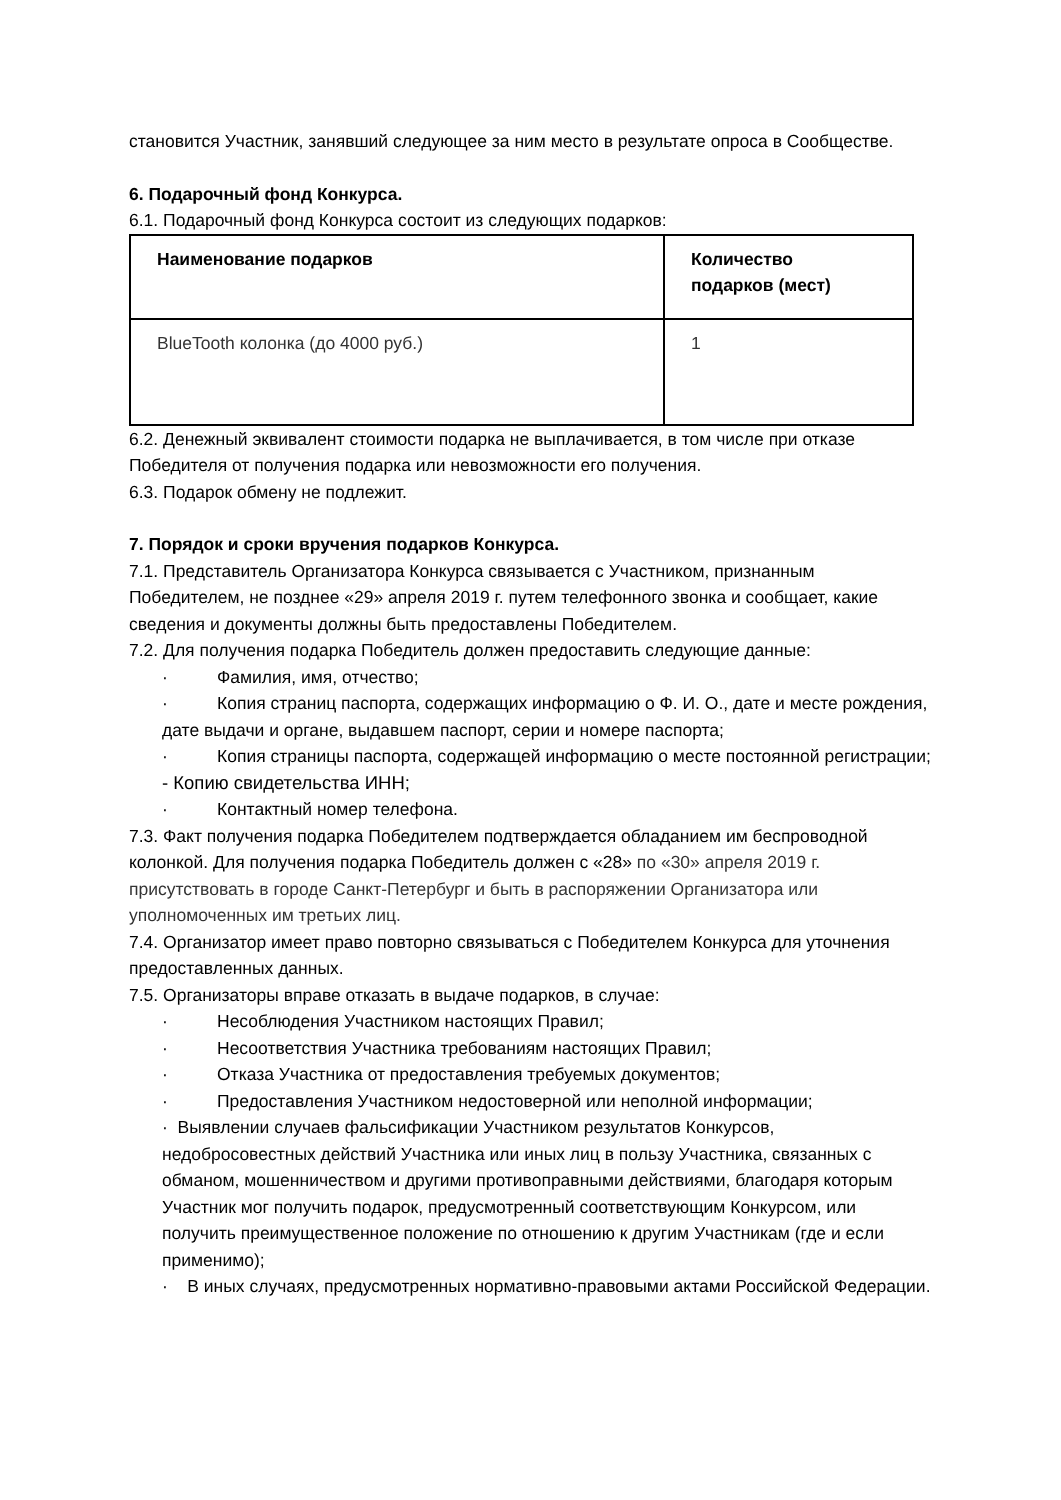становится Участник, занявший следующее за ним место в результате опроса в Сообществе.
6. Подарочный фонд Конкурса.
6.1. Подарочный фонд Конкурса состоит из следующих подарков:
| Наименование подарков | Количество подарков (мест) |
| --- | --- |
| BlueTooth колонка (до 4000 руб.) | 1 |
6.2. Денежный эквивалент стоимости подарка не выплачивается, в том числе при отказе Победителя от получения подарка или невозможности его получения.
6.3. Подарок обмену не подлежит.
7. Порядок и сроки вручения подарков Конкурса.
7.1. Представитель Организатора Конкурса связывается с Участником, признанным Победителем, не позднее «29» апреля 2019 г. путем телефонного звонка и сообщает, какие сведения и документы должны быть предоставлены Победителем.
7.2. Для получения подарка Победитель должен предоставить следующие данные:
· Фамилия, имя, отчество;
· Копия страниц паспорта, содержащих информацию о Ф. И. О., дате и месте рождения, дате выдачи и органе, выдавшем паспорт, серии и номере паспорта;
· Копия страницы паспорта, содержащей информацию о месте постоянной регистрации;
- Копию свидетельства ИНН;
· Контактный номер телефона.
7.3. Факт получения подарка Победителем подтверждается обладанием им беспроводной колонкой. Для получения подарка Победитель должен с «28» по «30» апреля 2019 г. присутствовать в городе Санкт-Петербург и быть в распоряжении Организатора или уполномоченных им третьих лиц.
7.4. Организатор имеет право повторно связываться с Победителем Конкурса для уточнения предоставленных данных.
7.5. Организаторы вправе отказать в выдаче подарков, в случае:
· Несоблюдения Участником настоящих Правил;
· Несоответствия Участника требованиям настоящих Правил;
· Отказа Участника от предоставления требуемых документов;
· Предоставления Участником недостоверной или неполной информации;
· Выявлении случаев фальсификации Участником результатов Конкурсов, недобросовестных действий Участника или иных лиц в пользу Участника, связанных с обманом, мошенничеством и другими противоправными действиями, благодаря которым Участник мог получить подарок, предусмотренный соответствующим Конкурсом, или получить преимущественное положение по отношению к другим Участникам (где и если применимо);
· В иных случаях, предусмотренных нормативно-правовыми актами Российской Федерации.